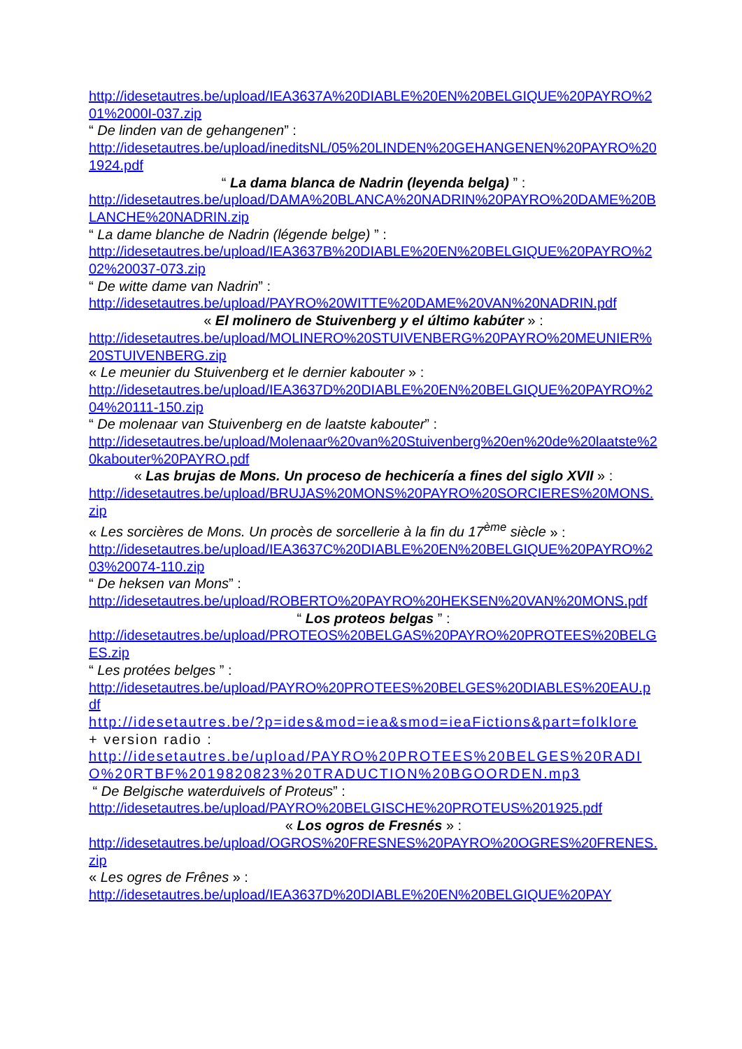http://idesetautres.be/upload/IEA3637A%20DIABLE%20EN%20BELGIQUE%20PAYRO%201%2000I-037.zip
“ De linden van de gehangenen” :
http://idesetautres.be/upload/ineditsNL/05%20LINDEN%20GEHANGENEN%20PAYRO%201924.pdf
“ La dama blanca de Nadrin (leyenda belga) ” :
http://idesetautres.be/upload/DAMA%20BLANCA%20NADRIN%20PAYRO%20DAME%20BLANCHE%20NADRIN.zip
“ La dame blanche de Nadrin (légende belge) ” :
http://idesetautres.be/upload/IEA3637B%20DIABLE%20EN%20BELGIQUE%20PAYRO%202%20037-073.zip
“ De witte dame van Nadrin” :
http://idesetautres.be/upload/PAYRO%20WITTE%20DAME%20VAN%20NADRIN.pdf
« El molinero de Stuivenberg y el último kabúter » :
http://idesetautres.be/upload/MOLINERO%20STUIVENBERG%20PAYRO%20MEUNIER%20STUIVENBERG.zip
« Le meunier du Stuivenberg et le dernier kabouter » :
http://idesetautres.be/upload/IEA3637D%20DIABLE%20EN%20BELGIQUE%20PAYRO%204%20111-150.zip
“ De molenaar van Stuivenberg en de laatste kabouter” :
http://idesetautres.be/upload/Molenaar%20van%20Stuivenberg%20en%20de%20laatste%20kabouter%20PAYRO.pdf
« Las brujas de Mons. Un proceso de hechicería a fines del siglo XVII » :
http://idesetautres.be/upload/BRUJAS%20MONS%20PAYRO%20SORCIERES%20MONS.zip
« Les sorcières de Mons. Un procès de sorcellerie à la fin du 17<sup>ème</sup> siècle » :
http://idesetautres.be/upload/IEA3637C%20DIABLE%20EN%20BELGIQUE%20PAYRO%203%20074-110.zip
“ De heksen van Mons” :
http://idesetautres.be/upload/ROBERTO%20PAYRO%20HEKSEN%20VAN%20MONS.pdf
“ Los proteos belgas ” :
http://idesetautres.be/upload/PROTEOS%20BELGAS%20PAYRO%20PROTEES%20BELGES.zip
“ Les protées belges ” :
http://idesetautres.be/upload/PAYRO%20PROTEES%20BELGES%20DIABLES%20EAU.pdf
http://idesetautres.be/?p=ides&mod=iea&smod=ieaFictions&part=folklore
+ version radio :
http://idesetautres.be/upload/PAYRO%20PROTEES%20BELGES%20RADIO%20RTBF%2019820823%20TRADUCTION%20BGOORDEN.mp3
“ De Belgische waterduivels of Proteus” :
http://idesetautres.be/upload/PAYRO%20BELGISCHE%20PROTEUS%201925.pdf
« Los ogros de Fresnés » :
http://idesetautres.be/upload/OGROS%20FRESNES%20PAYRO%20OGRES%20FRENES.zip
« Les ogres de Frênes » :
http://idesetautres.be/upload/IEA3637D%20DIABLE%20EN%20BELGIQUE%20PAY